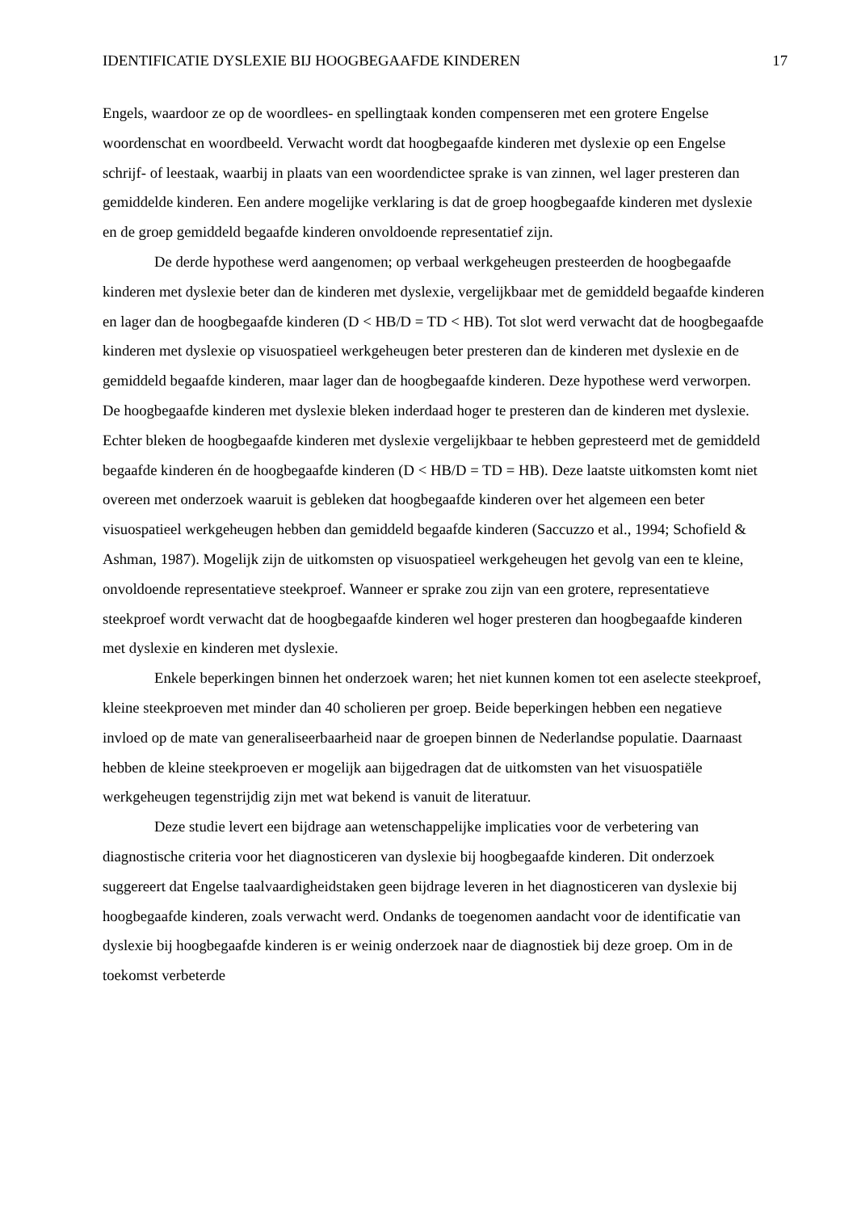IDENTIFICATIE DYSLEXIE BIJ HOOGBEGAAFDE KINDEREN 17
Engels, waardoor ze op de woordlees- en spellingtaak konden compenseren met een grotere Engelse woordenschat en woordbeeld. Verwacht wordt dat hoogbegaafde kinderen met dyslexie op een Engelse schrijf- of leestaak, waarbij in plaats van een woordendictee sprake is van zinnen, wel lager presteren dan gemiddelde kinderen. Een andere mogelijke verklaring is dat de groep hoogbegaafde kinderen met dyslexie en de groep gemiddeld begaafde kinderen onvoldoende representatief zijn.
De derde hypothese werd aangenomen; op verbaal werkgeheugen presteerden de hoogbegaafde kinderen met dyslexie beter dan de kinderen met dyslexie, vergelijkbaar met de gemiddeld begaafde kinderen en lager dan de hoogbegaafde kinderen (D < HB/D = TD < HB). Tot slot werd verwacht dat de hoogbegaafde kinderen met dyslexie op visuospatieel werkgeheugen beter presteren dan de kinderen met dyslexie en de gemiddeld begaafde kinderen, maar lager dan de hoogbegaafde kinderen. Deze hypothese werd verworpen. De hoogbegaafde kinderen met dyslexie bleken inderdaad hoger te presteren dan de kinderen met dyslexie. Echter bleken de hoogbegaafde kinderen met dyslexie vergelijkbaar te hebben gepresteerd met de gemiddeld begaafde kinderen én de hoogbegaafde kinderen (D < HB/D = TD = HB). Deze laatste uitkomsten komt niet overeen met onderzoek waaruit is gebleken dat hoogbegaafde kinderen over het algemeen een beter visuospatieel werkgeheugen hebben dan gemiddeld begaafde kinderen (Saccuzzo et al., 1994; Schofield & Ashman, 1987). Mogelijk zijn de uitkomsten op visuospatieel werkgeheugen het gevolg van een te kleine, onvoldoende representatieve steekproef. Wanneer er sprake zou zijn van een grotere, representatieve steekproef wordt verwacht dat de hoogbegaafde kinderen wel hoger presteren dan hoogbegaafde kinderen met dyslexie en kinderen met dyslexie.
Enkele beperkingen binnen het onderzoek waren; het niet kunnen komen tot een aselecte steekproef, kleine steekproeven met minder dan 40 scholieren per groep. Beide beperkingen hebben een negatieve invloed op de mate van generaliseerbaarheid naar de groepen binnen de Nederlandse populatie. Daarnaast hebben de kleine steekproeven er mogelijk aan bijgedragen dat de uitkomsten van het visuospatiële werkgeheugen tegenstrijdig zijn met wat bekend is vanuit de literatuur.
Deze studie levert een bijdrage aan wetenschappelijke implicaties voor de verbetering van diagnostische criteria voor het diagnosticeren van dyslexie bij hoogbegaafde kinderen. Dit onderzoek suggereert dat Engelse taalvaardigheidstaken geen bijdrage leveren in het diagnosticeren van dyslexie bij hoogbegaafde kinderen, zoals verwacht werd. Ondanks de toegenomen aandacht voor de identificatie van dyslexie bij hoogbegaafde kinderen is er weinig onderzoek naar de diagnostiek bij deze groep. Om in de toekomst verbeterde